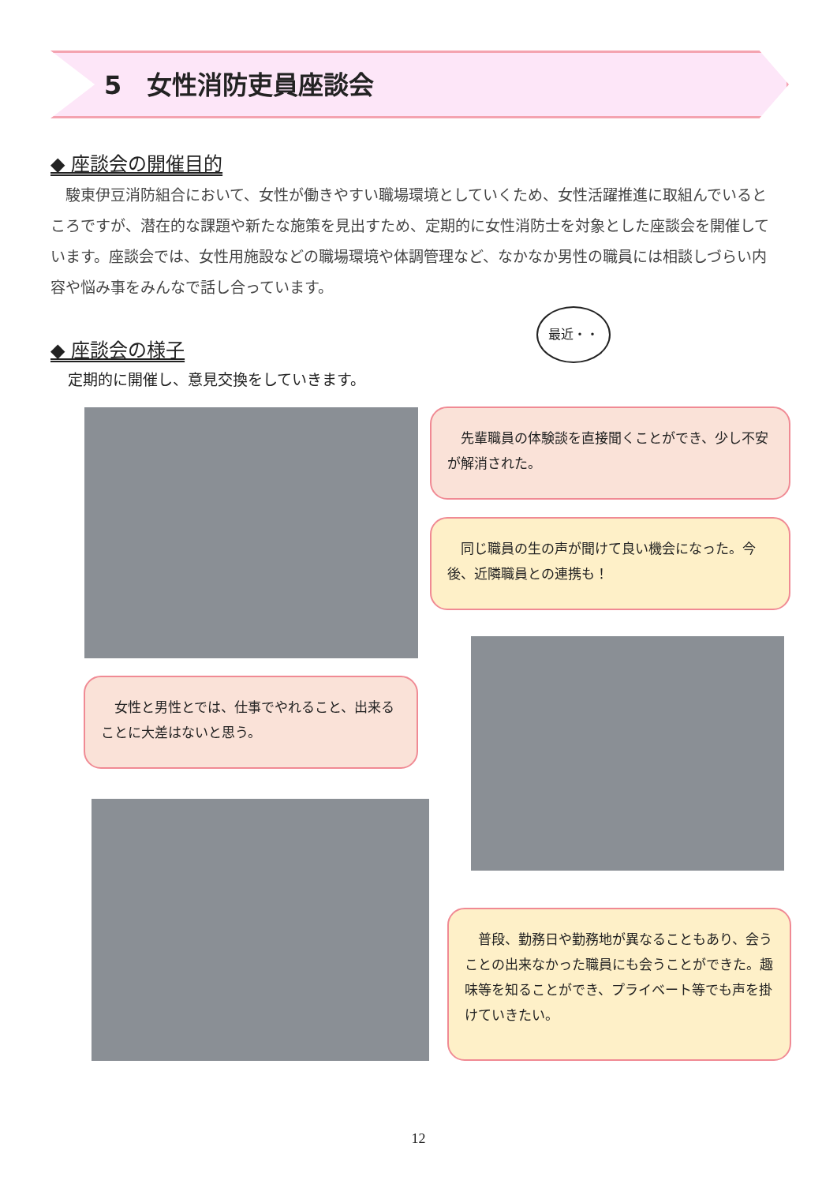5　女性消防吏員座談会
◆ 座談会の開催目的
駿東伊豆消防組合において、女性が働きやすい職場環境としていくため、女性活躍推進に取組んでいるところですが、潜在的な課題や新たな施策を見出すため、定期的に女性消防士を対象とした座談会を開催しています。座談会では、女性用施設などの職場環境や体調管理など、なかなか男性の職員には相談しづらい内容や悩み事をみんなで話し合っています。
◆ 座談会の様子
定期的に開催し、意見交換をしていきます。
最近・・
　先輩職員の体験談を直接聞くことができ、少し不安が解消された。
　同じ職員の生の声が聞けて良い機会になった。今後、近隣職員との連携も！
　女性と男性とでは、仕事でやれること、出来ることに大差はないと思う。
　普段、勤務日や勤務地が異なることもあり、会うことの出来なかった職員にも会うことができた。趣味等を知ることができ、プライベート等でも声を掛けていきたい。
12